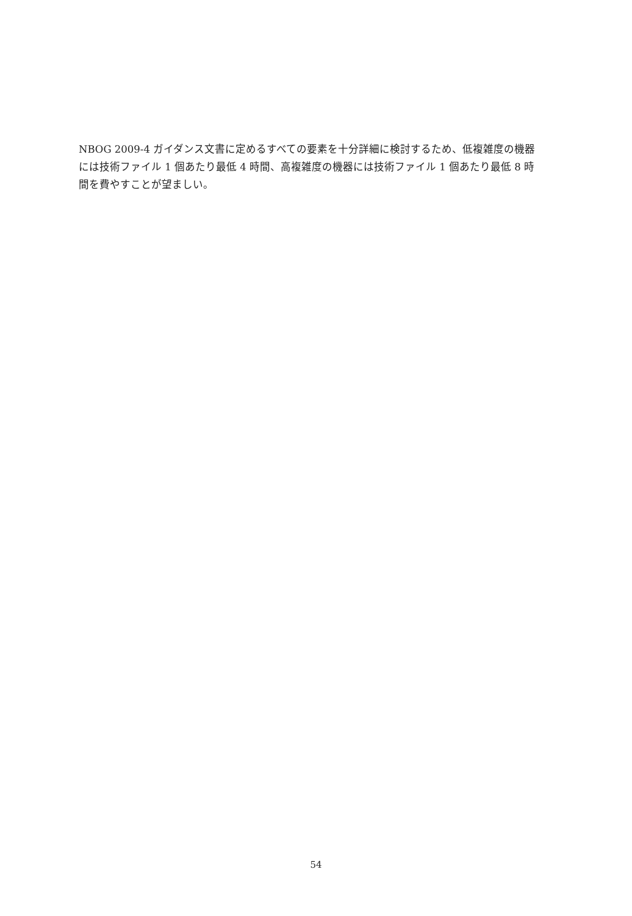NBOG 2009-4 ガイダンス文書に定めるすべての要素を十分詳細に検討するため、低複雑度の機器には技術ファイル 1 個あたり最低 4 時間、高複雑度の機器には技術ファイル 1 個あたり最低 8 時間を費やすことが望ましい。
54